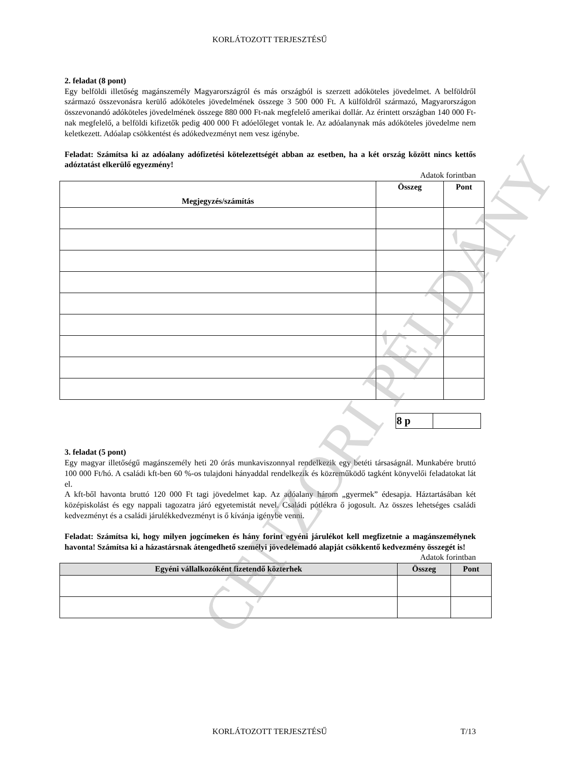KORLÁTOZOTT TERJESZTÉSŰ
2. feladat (8 pont)
Egy belföldi illetőség magánszemély Magyarországról és más országból is szerzett adóköteles jövedelmet. A belföldről származó összevonásra kerülő adóköteles jövedelmének összege 3 500 000 Ft. A külföldről származó, Magyarországon összevonandó adóköteles jövedelmének összege 880 000 Ft-nak megfelelő amerikai dollár. Az érintett országban 140 000 Ft-nak megfelelő, a belföldi kifizetők pedig 400 000 Ft adóelőleget vontak le. Az adóalanynak más adóköteles jövedelme nem keletkezett. Adóalap csökkentést és adókedvezményt nem vesz igénybe.
Feladat: Számítsa ki az adóalany adófizetési kötelezettségét abban az esetben, ha a két ország között nincs kettős adóztatást elkerülő egyezmény!
Adatok forintban
| Megjegyzés/számítás | Összeg | Pont |
| --- | --- | --- |
| 8 p | |
3. feladat (5 pont)
Egy magyar illetőségű magánszemély heti 20 órás munkaviszonnyal rendelkezik egy betéti társaságnál. Munkabére bruttó 100 000 Ft/hó. A családi kft-ben 60 %-os tulajdoni hányaddal rendelkezik és közreműködő tagként könyvelői feladatokat lát el.
A kft-ből havonta bruttó 120 000 Ft tagi jövedelmet kap. Az adóalany három „gyermek” édesapja. Háztartásában két középiskolást és egy nappali tagozatra járó egyetemistát nevel. Családi pótlékra ő jogosult. Az összes lehetséges családi kedvezményt és a családi járulékkedvezményt is ő kívánja igénybe venni.
Feladat: Számítsa ki, hogy milyen jogcímeken és hány forint egyéni járulékot kell megfizetnie a magánszemélynek havonta! Számítsa ki a házastársnak átengedhető személyi jövedelemadó alapját csökkentő kedvezmény összegét is!
Adatok forintban
| Egyéni vállalkozóként fizetendő közterhek | Összeg | Pont |
| --- | --- | --- |
KORLÁTOZOTT TERJESZTÉSŰ T/13
CENZORI PÉLDÁNY